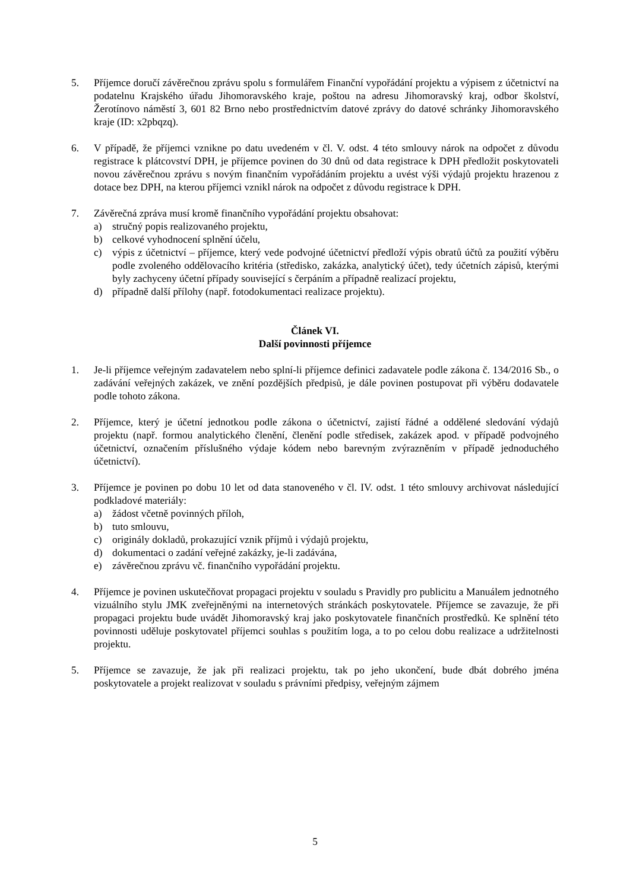5. Příjemce doručí závěrečnou zprávu spolu s formulářem Finanční vypořádání projektu a výpisem z účetnictví na podatelnu Krajského úřadu Jihomoravského kraje, poštou na adresu Jihomoravský kraj, odbor školství, Žerotínovo náměstí 3, 601 82 Brno nebo prostřednictvím datové zprávy do datové schránky Jihomoravského kraje (ID: x2pbqzq).
6. V případě, že příjemci vznikne po datu uvedeném v čl. V. odst. 4 této smlouvy nárok na odpočet z důvodu registrace k plátcovství DPH, je příjemce povinen do 30 dnů od data registrace k DPH předložit poskytovateli novou závěrečnou zprávu s novým finančním vypořádáním projektu a uvést výši výdajů projektu hrazenou z dotace bez DPH, na kterou příjemci vznikl nárok na odpočet z důvodu registrace k DPH.
7. Závěrečná zpráva musí kromě finančního vypořádání projektu obsahovat:
a) stručný popis realizovaného projektu,
b) celkové vyhodnocení splnění účelu,
c) výpis z účetnictví – příjemce, který vede podvojné účetnictví předloží výpis obratů účtů za použití výběru podle zvoleného oddělovacího kritéria (středisko, zakázka, analytický účet), tedy účetních zápisů, kterými byly zachyceny účetní případy související s čerpáním a případně realizací projektu,
d) případně další přílohy (např. fotodokumentaci realizace projektu).
Článek VI.
Další povinnosti příjemce
1. Je-li příjemce veřejným zadavatelem nebo splní-li příjemce definici zadavatele podle zákona č. 134/2016 Sb., o zadávání veřejných zakázek, ve znění pozdějších předpisů, je dále povinen postupovat při výběru dodavatele podle tohoto zákona.
2. Příjemce, který je účetní jednotkou podle zákona o účetnictví, zajistí řádné a oddělené sledování výdajů projektu (např. formou analytického členění, členění podle středisek, zakázek apod. v případě podvojného účetnictví, označením příslušného výdaje kódem nebo barevným zvýrazněním v případě jednoduchého účetnictví).
3. Příjemce je povinen po dobu 10 let od data stanoveného v čl. IV. odst. 1 této smlouvy archivovat následující podkladové materiály:
a) žádost včetně povinných příloh,
b) tuto smlouvu,
c) originály dokladů, prokazující vznik příjmů i výdajů projektu,
d) dokumentaci o zadání veřejné zakázky, je-li zadávána,
e) závěrečnou zprávu vč. finančního vypořádání projektu.
4. Příjemce je povinen uskutečňovat propagaci projektu v souladu s Pravidly pro publicitu a Manuálem jednotného vizuálního stylu JMK zveřejněnými na internetových stránkách poskytovatele. Příjemce se zavazuje, že při propagaci projektu bude uvádět Jihomoravský kraj jako poskytovatele finančních prostředků. Ke splnění této povinnosti uděluje poskytovatel příjemci souhlas s použitím loga, a to po celou dobu realizace a udržitelnosti projektu.
5. Příjemce se zavazuje, že jak při realizaci projektu, tak po jeho ukončení, bude dbát dobrého jména poskytovatele a projekt realizovat v souladu s právními předpisy, veřejným zájmem
5